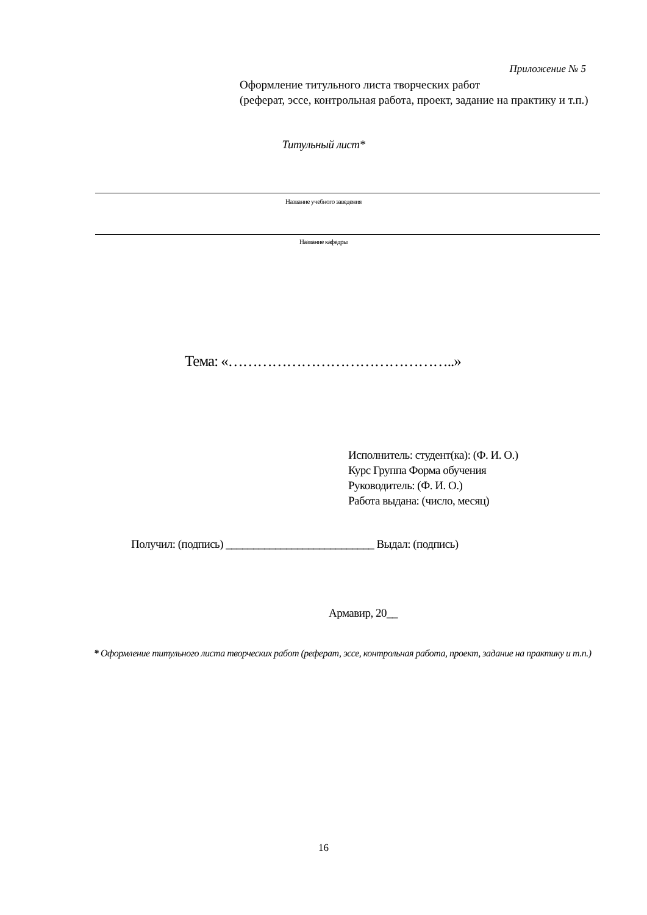Приложение № 5
Оформление титульного листа творческих работ
(реферат, эссе, контрольная работа, проект, задание на практику и т.п.)
Титульный лист*
Название учебного заведения
Название кафедры
Тема: «………………………………………..»
Исполнитель: студент(ка): (Ф. И. О.)
Курс Группа Форма обучения
Руководитель: (Ф. И. О.)
Работа выдана: (число, месяц)
Получил: (подпись) ___________________________ Выдал: (подпись)
Армавир, 20__
* Оформление титульного листа творческих работ (реферат, эссе, контрольная работа, проект, задание на практику и т.п.)
16